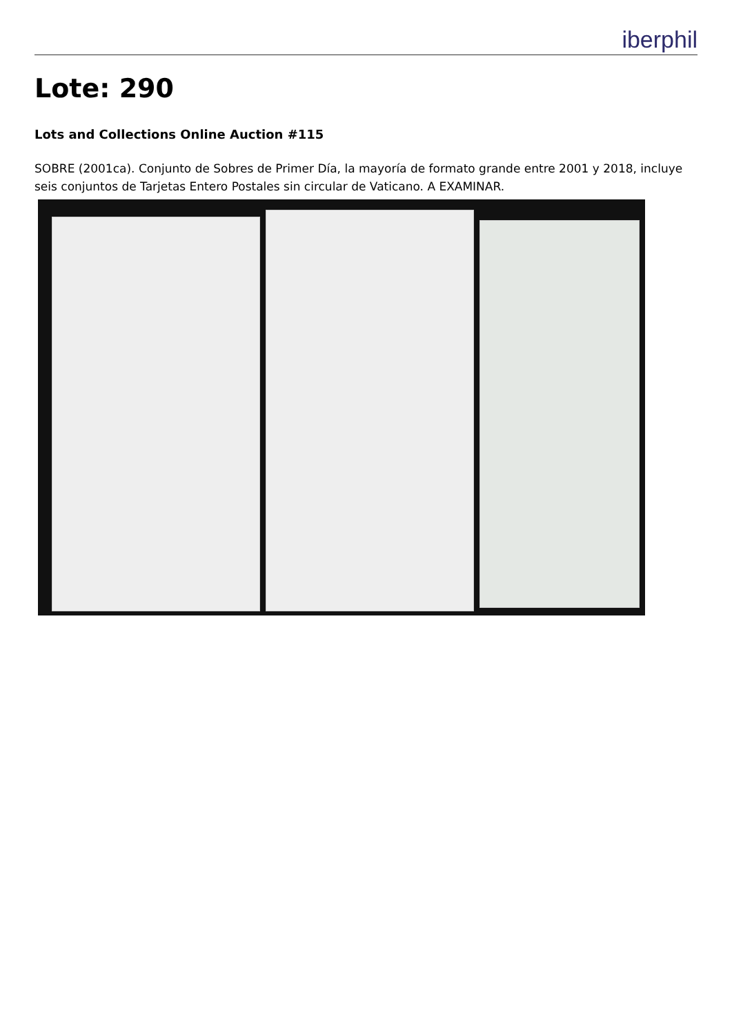iberphil
Lote: 290
Lots and Collections Online Auction #115
SOBRE (2001ca). Conjunto de Sobres de Primer Día, la mayoría de formato grande entre 2001 y 2018, incluye seis conjuntos de Tarjetas Entero Postales sin circular de Vaticano. A EXAMINAR.